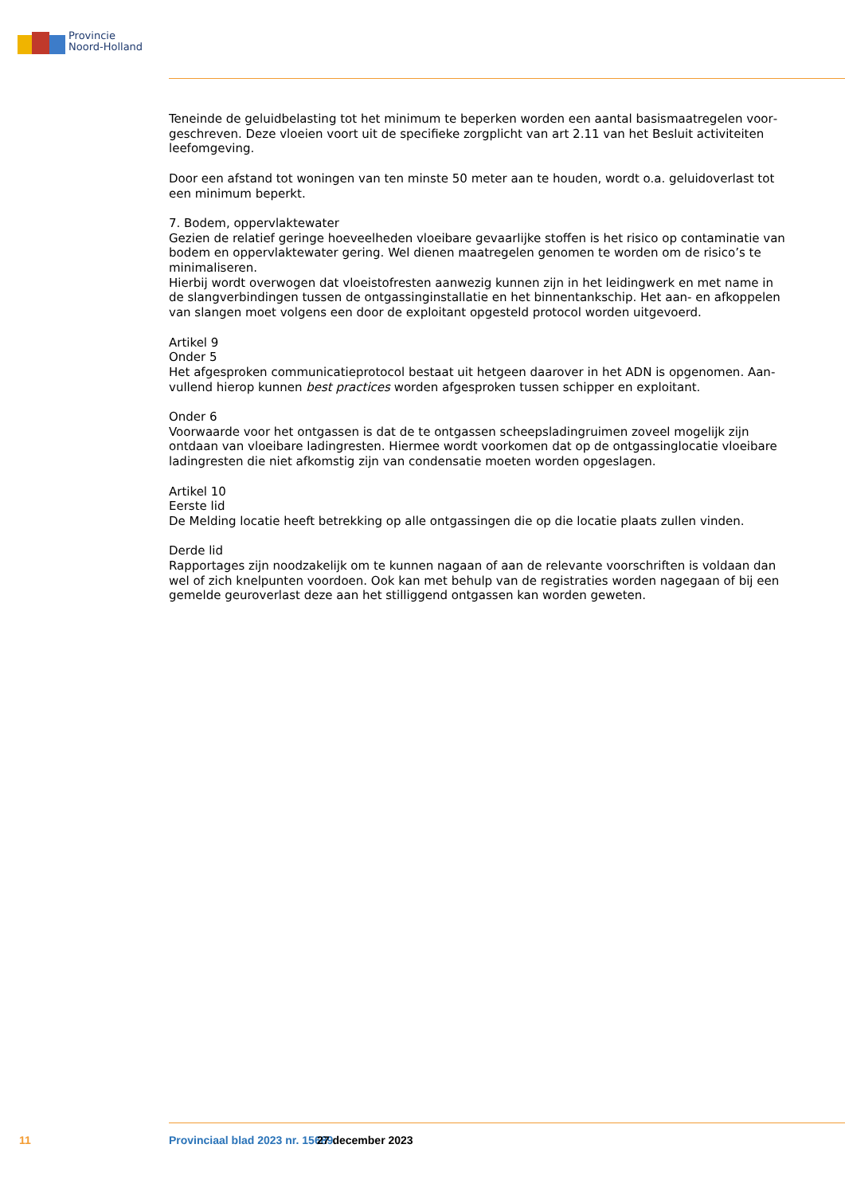Provincie
Noord-Holland
Teneinde de geluidbelasting tot het minimum te beperken worden een aantal basismaatregelen voor­geschreven. Deze vloeien voort uit de specifieke zorgplicht van art 2.11 van het Besluit activiteiten leefomgeving.
Door een afstand tot woningen van ten minste 50 meter aan te houden, wordt o.a. geluidoverlast tot een minimum beperkt.
7. Bodem, oppervlaktewater
Gezien de relatief geringe hoeveelheden vloeibare gevaarlijke stoffen is het risico op contaminatie van bodem en oppervlaktewater gering. Wel dienen maatregelen genomen te worden om de risico’s te minimaliseren.
Hierbij wordt overwogen dat vloeistofresten aanwezig kunnen zijn in het leidingwerk en met name in de slangverbindingen tussen de ontgassinginstallatie en het binnentankschip. Het aan- en afkoppelen van slangen moet volgens een door de exploitant opgesteld protocol worden uitgevoerd.
Artikel 9
Onder 5
Het afgesproken communicatieprotocol bestaat uit hetgeen daarover in het ADN is opgenomen. Aan­vullend hierop kunnen best practices worden afgesproken tussen schipper en exploitant.
Onder 6
Voorwaarde voor het ontgassen is dat de te ontgassen scheepsladingruimen zoveel mogelijk zijn ontdaan van vloeibare ladingresten. Hiermee wordt voorkomen dat op de ontgassinglocatie vloeibare ladingresten die niet afkomstig zijn van condensatie moeten worden opgeslagen.
Artikel 10
Eerste lid
De Melding locatie heeft betrekking op alle ontgassingen die op die locatie plaats zullen vinden.
Derde lid
Rapportages zijn noodzakelijk om te kunnen nagaan of aan de relevante voorschriften is voldaan dan wel of zich knelpunten voordoen. Ook kan met behulp van de registraties worden nagegaan of bij een gemelde geuroverlast deze aan het stilliggend ontgassen kan worden geweten.
11 Provinciaal blad 2023 nr. 15689 27 december 2023